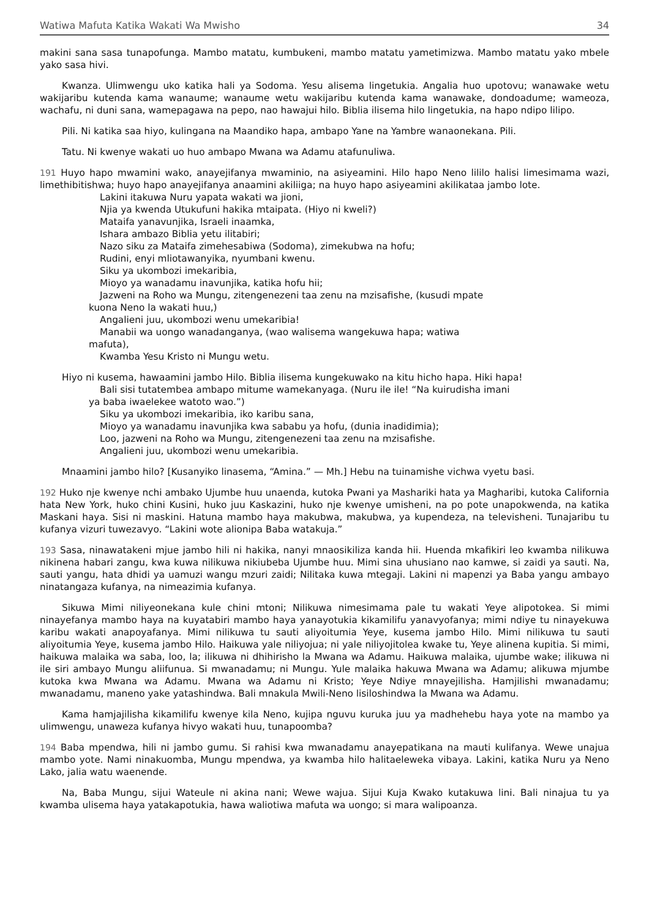Watiwa Mafuta Katika Wakati Wa Mwisho 34
makini sana sasa tunapofunga. Mambo matatu, kumbukeni, mambo matatu yametimizwa. Mambo matatu yako mbele yako sasa hivi.
Kwanza. Ulimwengu uko katika hali ya Sodoma. Yesu alisema lingetukia. Angalia huo upotovu; wanawake wetu wakijaribu kutenda kama wanaume; wanaume wetu wakijaribu kutenda kama wanawake, dondoadume; wameoza, wachafu, ni duni sana, wamepagawa na pepo, nao hawajui hilo. Biblia ilisema hilo lingetukia, na hapo ndipo lilipo.
Pili. Ni katika saa hiyo, kulingana na Maandiko hapa, ambapo Yane na Yambre wanaonekana. Pili.
Tatu. Ni kwenye wakati uo huo ambapo Mwana wa Adamu atafunuliwa.
191 Huyo hapo mwamini wako, anayejifanya mwaminio, na asiyeamini. Hilo hapo Neno lililo halisi limesimama wazi, limethibitishwa; huyo hapo anayejifanya anaamini akiliiga; na huyo hapo asiyeamini akilikataa jambo lote.
Lakini itakuwa Nuru yapata wakati wa jioni,
Njia ya kwenda Utukufuni hakika mtaipata. (Hiyo ni kweli?)
Mataifa yanavunjika, Israeli inaamka,
Ishara ambazo Biblia yetu ilitabiri;
Nazo siku za Mataifa zimehesabiwa (Sodoma), zimekubwa na hofu;
Rudini, enyi mliotawanyika, nyumbani kwenu.
Siku ya ukombozi imekaribia,
Mioyo ya wanadamu inavunjika, katika hofu hii;
Jazweni na Roho wa Mungu, zitengenezeni taa zenu na mzisafishe, (kusudi mpate
kuona Neno la wakati huu,)
Angalieni juu, ukombozi wenu umekaribia!
Manabii wa uongo wanadanganya, (wao walisema wangekuwa hapa; watiwa
mafuta),
Kwamba Yesu Kristo ni Mungu wetu.
Hiyo ni kusema, hawaamini jambo Hilo. Biblia ilisema kungekuwako na kitu hicho hapa. Hiki hapa!
Bali sisi tutatembea ambapo mitume wamekanyaga. (Nuru ile ile! “Na kuirudisha imani
ya baba iwaelekee watoto wao.”)
Siku ya ukombozi imekaribia, iko karibu sana,
Mioyo ya wanadamu inavunjika kwa sababu ya hofu, (dunia inadidimia);
Loo, jazweni na Roho wa Mungu, zitengenezeni taa zenu na mzisafishe.
Angalieni juu, ukombozi wenu umekaribia.
Mnaamini jambo hilo? [Kusanyiko linasema, “Amina.” — Mh.] Hebu na tuinamishe vichwa vyetu basi.
192 Huko nje kwenye nchi ambako Ujumbe huu unaenda, kutoka Pwani ya Mashariki hata ya Magharibi, kutoka California hata New York, huko chini Kusini, huko juu Kaskazini, huko nje kwenye umisheni, na po pote unapokwenda, na katika Maskani haya. Sisi ni maskini. Hatuna mambo haya makubwa, makubwa, ya kupendeza, na televisheni. Tunajaribu tu kufanya vizuri tuwezavyo. “Lakini wote alionipa Baba watakuja.”
193 Sasa, ninawatakeni mjue jambo hili ni hakika, nanyi mnaosikiliza kanda hii. Huenda mkafikiri leo kwamba nilikuwa nikinena habari zangu, kwa kuwa nilikuwa nikiubeba Ujumbe huu. Mimi sina uhusiano nao kamwe, si zaidi ya sauti. Na, sauti yangu, hata dhidi ya uamuzi wangu mzuri zaidi; Nilitaka kuwa mtegaji. Lakini ni mapenzi ya Baba yangu ambayo ninatangaza kufanya, na nimeazimia kufanya.
Sikuwa Mimi niliyeonekana kule chini mtoni; Nilikuwa nimesimama pale tu wakati Yeye alipotokea. Si mimi ninayefanya mambo haya na kuyatabiri mambo haya yanayotukia kikamilifu yanavyofanya; mimi ndiye tu ninayekuwa karibu wakati anapoyafanya. Mimi nilikuwa tu sauti aliyoitumia Yeye, kusema jambo Hilo. Mimi nilikuwa tu sauti aliyoitumia Yeye, kusema jambo Hilo. Haikuwa yale niliyojua; ni yale niliyojitolea kwake tu, Yeye alinena kupitia. Si mimi, haikuwa malaika wa saba, loo, la; ilikuwa ni dhihirisho la Mwana wa Adamu. Haikuwa malaika, ujumbe wake; ilikuwa ni ile siri ambayo Mungu aliifunua. Si mwanadamu; ni Mungu. Yule malaika hakuwa Mwana wa Adamu; alikuwa mjumbe kutoka kwa Mwana wa Adamu. Mwana wa Adamu ni Kristo; Yeye Ndiye mnayejilisha. Hamjilishi mwanadamu; mwanadamu, maneno yake yatashindwa. Bali mnakula Mwili-Neno lisiloshindwa la Mwana wa Adamu.
Kama hamjajilisha kikamilifu kwenye kila Neno, kujipa nguvu kuruka juu ya madhehebu haya yote na mambo ya ulimwengu, unaweza kufanya hivyo wakati huu, tunapoomba?
194 Baba mpendwa, hili ni jambo gumu. Si rahisi kwa mwanadamu anayepatikana na mauti kulifanya. Wewe unajua mambo yote. Nami ninakuomba, Mungu mpendwa, ya kwamba hilo halitaeleweka vibaya. Lakini, katika Nuru ya Neno Lako, jalia watu waenende.
Na, Baba Mungu, sijui Wateule ni akina nani; Wewe wajua. Sijui Kuja Kwako kutakuwa lini. Bali ninajua tu ya kwamba ulisema haya yatakapotukia, hawa waliotiwa mafuta wa uongo; si mara walipoanza.